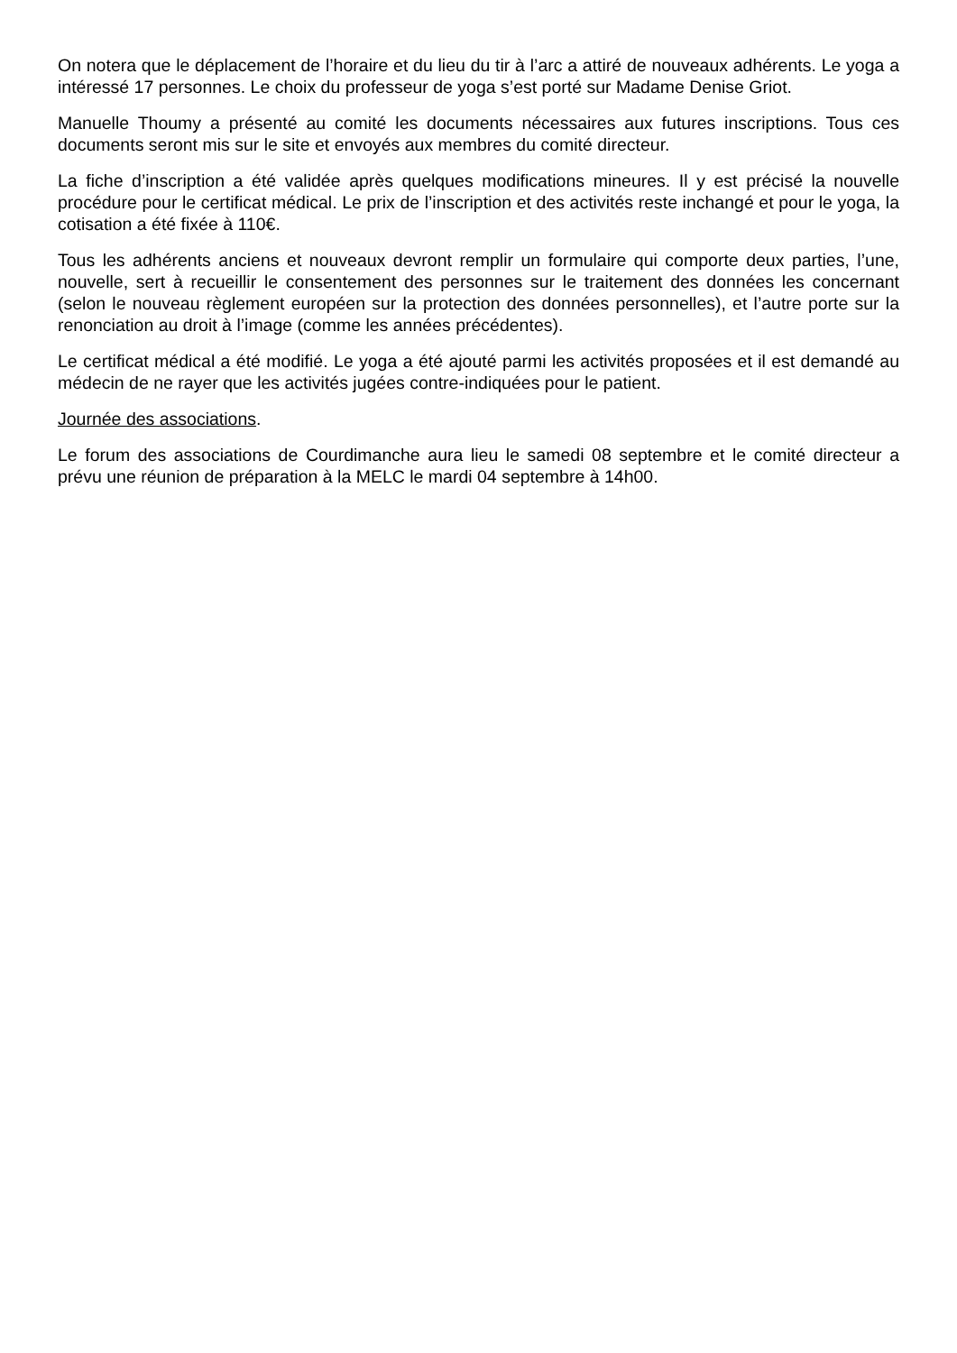On notera que le déplacement de l’horaire et du lieu du tir à l’arc a attiré de nouveaux adhérents. Le yoga a intéressé 17 personnes. Le choix du professeur de yoga s’est porté sur Madame Denise Griot.
Manuelle Thoumy a présenté au comité les documents nécessaires aux futures inscriptions. Tous ces documents seront mis sur le site et envoyés aux membres du comité directeur.
La fiche d’inscription a été validée après quelques modifications mineures. Il y est précisé la nouvelle procédure pour le certificat médical. Le prix de l’inscription et des activités reste inchangé et pour le yoga, la cotisation a été fixée à 110€.
Tous les adhérents anciens et nouveaux devront remplir un formulaire qui comporte deux parties, l’une, nouvelle, sert à recueillir le consentement des personnes sur le traitement des données les concernant (selon le nouveau règlement européen sur la protection des données personnelles), et l’autre porte sur la renonciation au droit à l’image (comme les années précédentes).
Le certificat médical a été modifié. Le yoga a été ajouté parmi les activités proposées et il est demandé au médecin de ne rayer que les activités jugées contre-indiquées pour le patient.
Journée des associations.
Le forum des associations de Courdimanche aura lieu le samedi 08 septembre et le comité directeur a prévu une réunion de préparation à la MELC le mardi 04 septembre à 14h00.